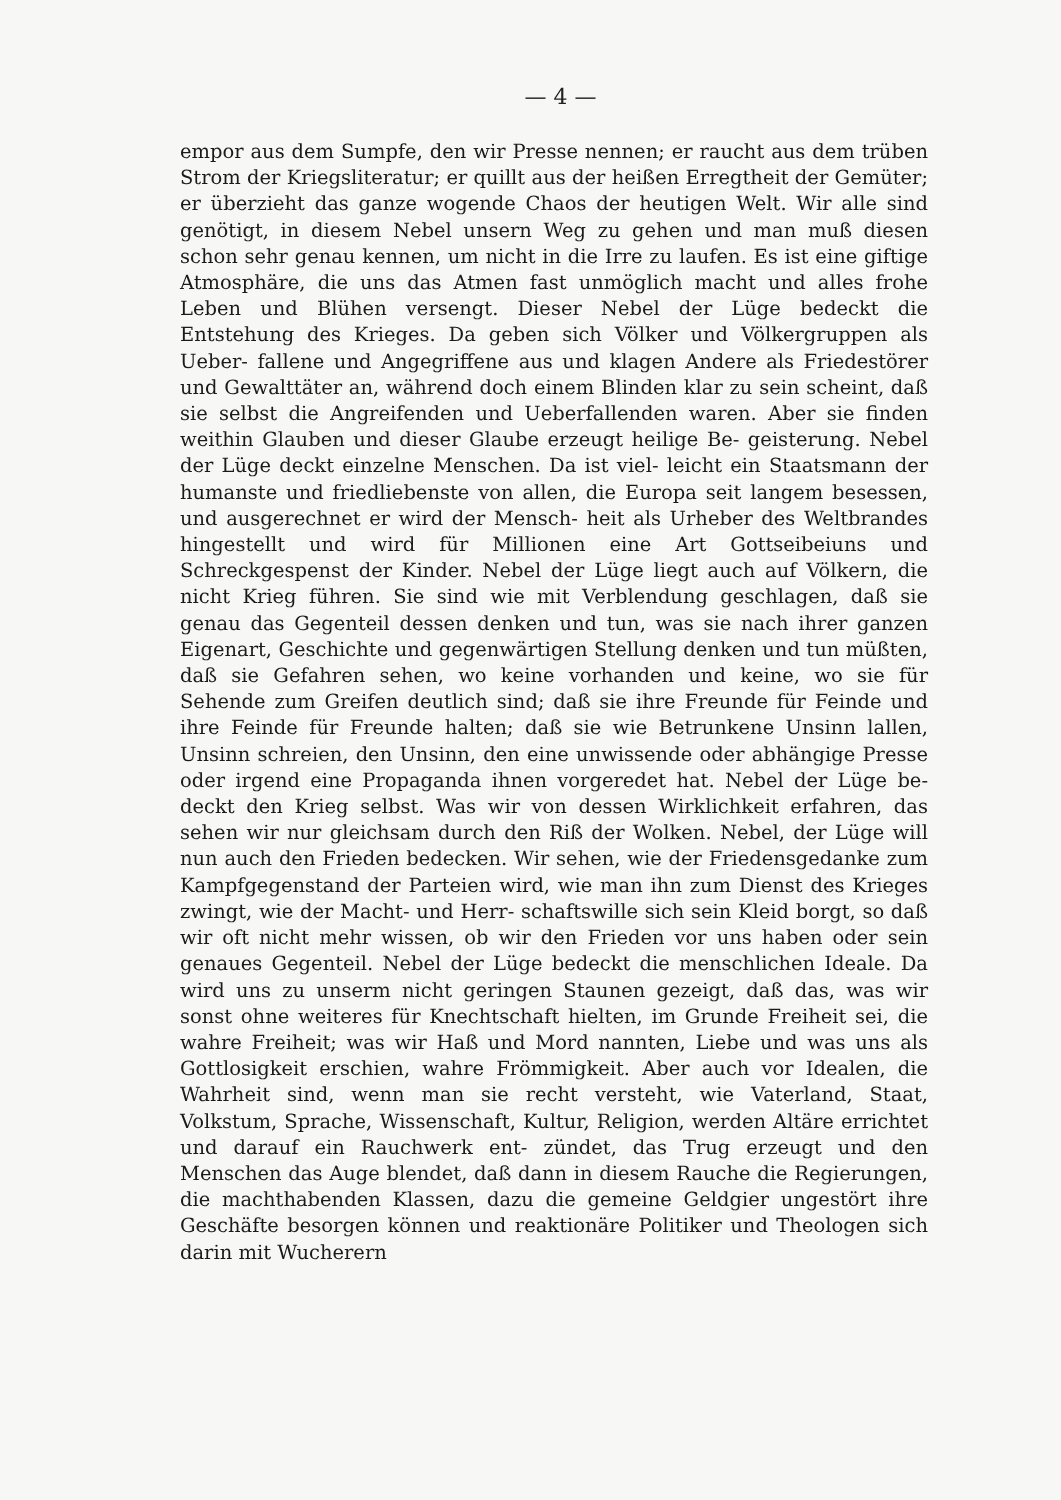— 4 —
empor aus dem Sumpfe, den wir Presse nennen; er raucht aus dem trüben Strom der Kriegsliteratur; er quillt aus der heißen Erregtheit der Gemüter; er überzieht das ganze wogende Chaos der heutigen Welt. Wir alle sind genötigt, in diesem Nebel unsern Weg zu gehen und man muß diesen schon sehr genau kennen, um nicht in die Irre zu laufen. Es ist eine giftige Atmosphäre, die uns das Atmen fast unmöglich macht und alles frohe Leben und Blühen versengt. Dieser Nebel der Lüge bedeckt die Entstehung des Krieges. Da geben sich Völker und Völkergruppen als Ueber- fallene und Angegriffene aus und klagen Andere als Friedestörer und Gewalttäter an, während doch einem Blinden klar zu sein scheint, daß sie selbst die Angreifenden und Ueberfallenden waren. Aber sie finden weithin Glauben und dieser Glaube erzeugt heilige Be- geisterung. Nebel der Lüge deckt einzelne Menschen. Da ist viel- leicht ein Staatsmann der humanste und friedliebenste von allen, die Europa seit langem besessen, und ausgerechnet er wird der Mensch- heit als Urheber des Weltbrandes hingestellt und wird für Millionen eine Art Gottseibeiuns und Schreckgespenst der Kinder. Nebel der Lüge liegt auch auf Völkern, die nicht Krieg führen. Sie sind wie mit Verblendung geschlagen, daß sie genau das Gegenteil dessen denken und tun, was sie nach ihrer ganzen Eigenart, Geschichte und gegenwärtigen Stellung denken und tun müßten, daß sie Gefahren sehen, wo keine vorhanden und keine, wo sie für Sehende zum Greifen deutlich sind; daß sie ihre Freunde für Feinde und ihre Feinde für Freunde halten; daß sie wie Betrunkene Unsinn lallen, Unsinn schreien, den Unsinn, den eine unwissende oder abhängige Presse oder irgend eine Propaganda ihnen vorgeredet hat. Nebel der Lüge be- deckt den Krieg selbst. Was wir von dessen Wirklichkeit erfahren, das sehen wir nur gleichsam durch den Riß der Wolken. Nebel, der Lüge will nun auch den Frieden bedecken. Wir sehen, wie der Friedensgedanke zum Kampfgegenstand der Parteien wird, wie man ihn zum Dienst des Krieges zwingt, wie der Macht- und Herr- schaftswille sich sein Kleid borgt, so daß wir oft nicht mehr wissen, ob wir den Frieden vor uns haben oder sein genaues Gegenteil. Nebel der Lüge bedeckt die menschlichen Ideale. Da wird uns zu unserm nicht geringen Staunen gezeigt, daß das, was wir sonst ohne weiteres für Knechtschaft hielten, im Grunde Freiheit sei, die wahre Freiheit; was wir Haß und Mord nannten, Liebe und was uns als Gottlosigkeit erschien, wahre Frömmigkeit. Aber auch vor Idealen, die Wahrheit sind, wenn man sie recht versteht, wie Vaterland, Staat, Volkstum, Sprache, Wissenschaft, Kultur, Religion, werden Altäre errichtet und darauf ein Rauchwerk ent- zündet, das Trug erzeugt und den Menschen das Auge blendet, daß dann in diesem Rauche die Regierungen, die machthabenden Klassen, dazu die gemeine Geldgier ungestört ihre Geschäfte besorgen können und reaktionäre Politiker und Theologen sich darin mit Wucherern